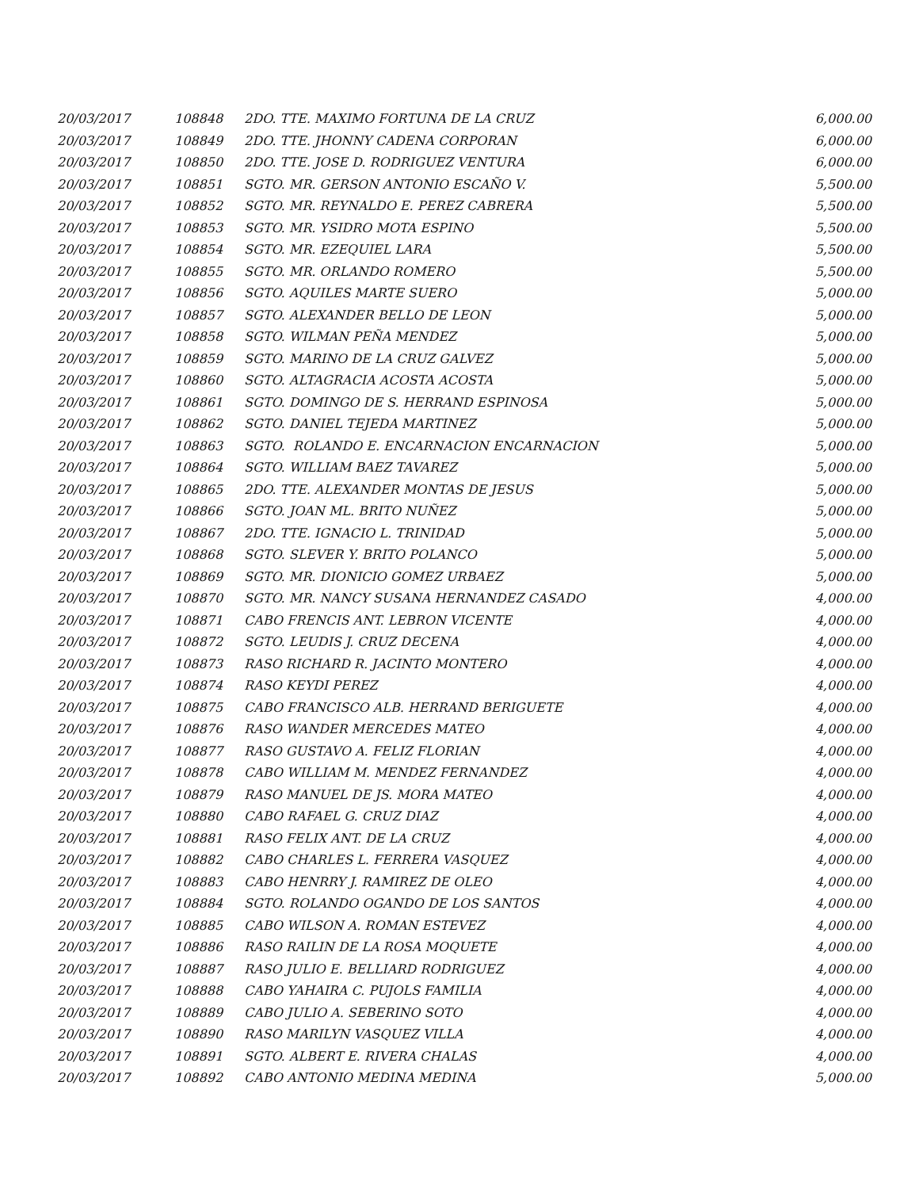| 20/03/2017 | 108848 | 2DO. TTE. MAXIMO FORTUNA DE LA CRUZ | 6,000.00 |
| 20/03/2017 | 108849 | 2DO. TTE. JHONNY CADENA CORPORAN | 6,000.00 |
| 20/03/2017 | 108850 | 2DO. TTE. JOSE D. RODRIGUEZ VENTURA | 6,000.00 |
| 20/03/2017 | 108851 | SGTO. MR. GERSON ANTONIO ESCAÑO V. | 5,500.00 |
| 20/03/2017 | 108852 | SGTO. MR. REYNALDO E. PEREZ CABRERA | 5,500.00 |
| 20/03/2017 | 108853 | SGTO. MR. YSIDRO MOTA ESPINO | 5,500.00 |
| 20/03/2017 | 108854 | SGTO. MR. EZEQUIEL LARA | 5,500.00 |
| 20/03/2017 | 108855 | SGTO. MR. ORLANDO ROMERO | 5,500.00 |
| 20/03/2017 | 108856 | SGTO. AQUILES MARTE SUERO | 5,000.00 |
| 20/03/2017 | 108857 | SGTO. ALEXANDER BELLO DE LEON | 5,000.00 |
| 20/03/2017 | 108858 | SGTO. WILMAN PEÑA MENDEZ | 5,000.00 |
| 20/03/2017 | 108859 | SGTO. MARINO DE LA CRUZ GALVEZ | 5,000.00 |
| 20/03/2017 | 108860 | SGTO. ALTAGRACIA ACOSTA ACOSTA | 5,000.00 |
| 20/03/2017 | 108861 | SGTO. DOMINGO DE S. HERRAND ESPINOSA | 5,000.00 |
| 20/03/2017 | 108862 | SGTO. DANIEL TEJEDA MARTINEZ | 5,000.00 |
| 20/03/2017 | 108863 | SGTO. ROLANDO E. ENCARNACION ENCARNACION | 5,000.00 |
| 20/03/2017 | 108864 | SGTO. WILLIAM BAEZ TAVAREZ | 5,000.00 |
| 20/03/2017 | 108865 | 2DO. TTE. ALEXANDER MONTAS DE JESUS | 5,000.00 |
| 20/03/2017 | 108866 | SGTO. JOAN ML. BRITO NUÑEZ | 5,000.00 |
| 20/03/2017 | 108867 | 2DO. TTE. IGNACIO L. TRINIDAD | 5,000.00 |
| 20/03/2017 | 108868 | SGTO. SLEVER Y. BRITO POLANCO | 5,000.00 |
| 20/03/2017 | 108869 | SGTO. MR. DIONICIO GOMEZ URBAEZ | 5,000.00 |
| 20/03/2017 | 108870 | SGTO. MR. NANCY SUSANA HERNANDEZ CASADO | 4,000.00 |
| 20/03/2017 | 108871 | CABO FRENCIS ANT. LEBRON VICENTE | 4,000.00 |
| 20/03/2017 | 108872 | SGTO. LEUDIS J. CRUZ DECENA | 4,000.00 |
| 20/03/2017 | 108873 | RASO RICHARD R. JACINTO MONTERO | 4,000.00 |
| 20/03/2017 | 108874 | RASO KEYDI PEREZ | 4,000.00 |
| 20/03/2017 | 108875 | CABO FRANCISCO ALB. HERRAND BERIGUETE | 4,000.00 |
| 20/03/2017 | 108876 | RASO WANDER MERCEDES MATEO | 4,000.00 |
| 20/03/2017 | 108877 | RASO GUSTAVO A. FELIZ FLORIAN | 4,000.00 |
| 20/03/2017 | 108878 | CABO WILLIAM M. MENDEZ FERNANDEZ | 4,000.00 |
| 20/03/2017 | 108879 | RASO MANUEL DE JS. MORA MATEO | 4,000.00 |
| 20/03/2017 | 108880 | CABO RAFAEL G. CRUZ DIAZ | 4,000.00 |
| 20/03/2017 | 108881 | RASO FELIX ANT. DE LA CRUZ | 4,000.00 |
| 20/03/2017 | 108882 | CABO CHARLES L. FERRERA VASQUEZ | 4,000.00 |
| 20/03/2017 | 108883 | CABO HENRRY J. RAMIREZ DE OLEO | 4,000.00 |
| 20/03/2017 | 108884 | SGTO. ROLANDO OGANDO DE LOS SANTOS | 4,000.00 |
| 20/03/2017 | 108885 | CABO WILSON A. ROMAN ESTEVEZ | 4,000.00 |
| 20/03/2017 | 108886 | RASO RAILIN DE LA ROSA MOQUETE | 4,000.00 |
| 20/03/2017 | 108887 | RASO JULIO E. BELLIARD RODRIGUEZ | 4,000.00 |
| 20/03/2017 | 108888 | CABO YAHAIRA C. PUJOLS FAMILIA | 4,000.00 |
| 20/03/2017 | 108889 | CABO JULIO A. SEBERINO SOTO | 4,000.00 |
| 20/03/2017 | 108890 | RASO MARILYN VASQUEZ VILLA | 4,000.00 |
| 20/03/2017 | 108891 | SGTO. ALBERT E. RIVERA CHALAS | 4,000.00 |
| 20/03/2017 | 108892 | CABO ANTONIO MEDINA MEDINA | 5,000.00 |